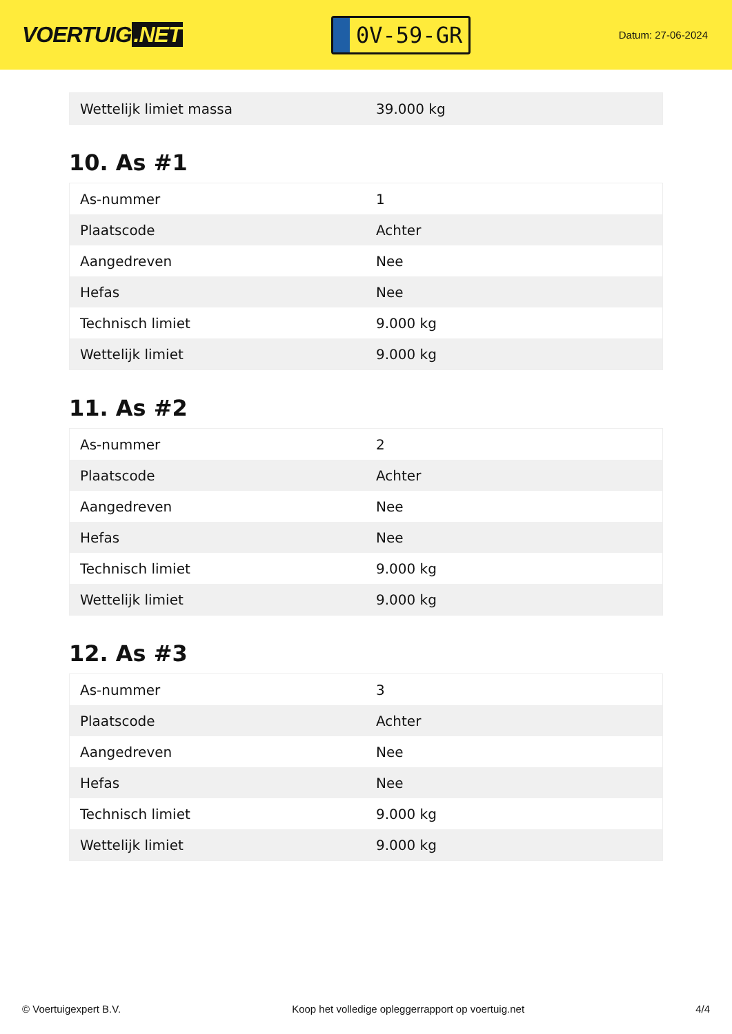VOERTUIG.NET
0V-59-GR
Datum: 27-06-2024
| Wettelijk limiet massa | 39.000 kg |
10. As #1
| As-nummer | 1 |
| Plaatscode | Achter |
| Aangedreven | Nee |
| Hefas | Nee |
| Technisch limiet | 9.000 kg |
| Wettelijk limiet | 9.000 kg |
11. As #2
| As-nummer | 2 |
| Plaatscode | Achter |
| Aangedreven | Nee |
| Hefas | Nee |
| Technisch limiet | 9.000 kg |
| Wettelijk limiet | 9.000 kg |
12. As #3
| As-nummer | 3 |
| Plaatscode | Achter |
| Aangedreven | Nee |
| Hefas | Nee |
| Technisch limiet | 9.000 kg |
| Wettelijk limiet | 9.000 kg |
© Voertuigexpert B.V. Koop het volledige opleggerrapport op voertuig.net 4/4